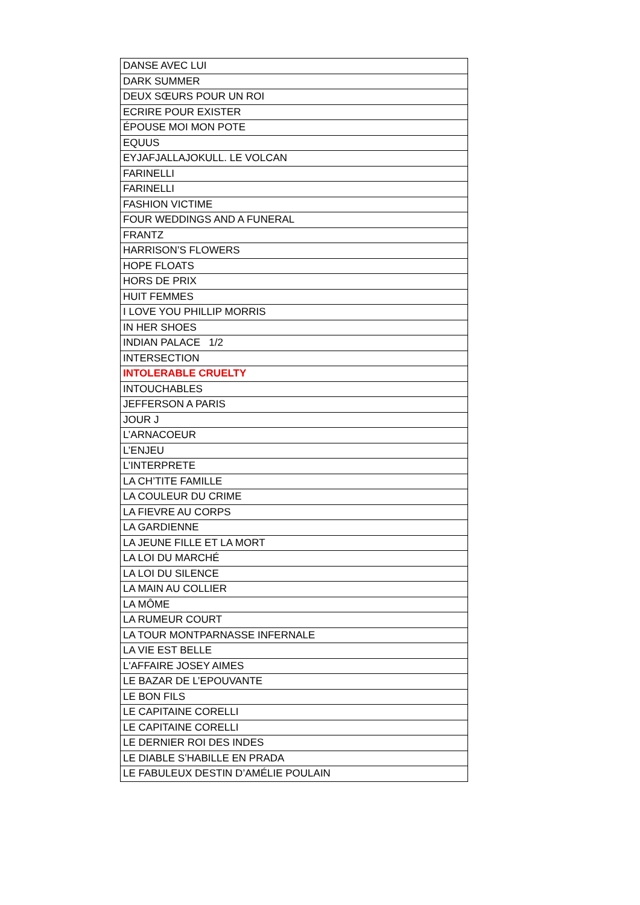| DANSE AVEC LUI |
| DARK SUMMER |
| DEUX SŒURS POUR UN ROI |
| ECRIRE POUR EXISTER |
| ÉPOUSE MOI MON POTE |
| EQUUS |
| EYJAFJALLAJOKULL. LE VOLCAN |
| FARINELLI |
| FARINELLI |
| FASHION VICTIME |
| FOUR WEDDINGS AND A FUNERAL |
| FRANTZ |
| HARRISON’S FLOWERS |
| HOPE FLOATS |
| HORS DE PRIX |
| HUIT FEMMES |
| I LOVE YOU PHILLIP MORRIS |
| IN HER SHOES |
| INDIAN PALACE 1/2 |
| INTERSECTION |
| INTOLERABLE CRUELTY |
| INTOUCHABLES |
| JEFFERSON A PARIS |
| JOUR J |
| L’ARNACOEUR |
| L’ENJEU |
| L’INTERPRETE |
| LA CH’TITE FAMILLE |
| LA COULEUR DU CRIME |
| LA FIEVRE AU CORPS |
| LA GARDIENNE |
| LA JEUNE FILLE ET LA MORT |
| LA LOI DU MARCHÉ |
| LA LOI DU SILENCE |
| LA MAIN AU COLLIER |
| LA MÔME |
| LA RUMEUR COURT |
| LA TOUR MONTPARNASSE INFERNALE |
| LA VIE EST BELLE |
| L'AFFAIRE JOSEY AIMES |
| LE BAZAR DE L’EPOUVANTE |
| LE BON FILS |
| LE CAPITAINE CORELLI |
| LE CAPITAINE CORELLI |
| LE DERNIER ROI DES INDES |
| LE DIABLE S’HABILLE EN PRADA |
| LE FABULEUX DESTIN D’AMÉLIE POULAIN |